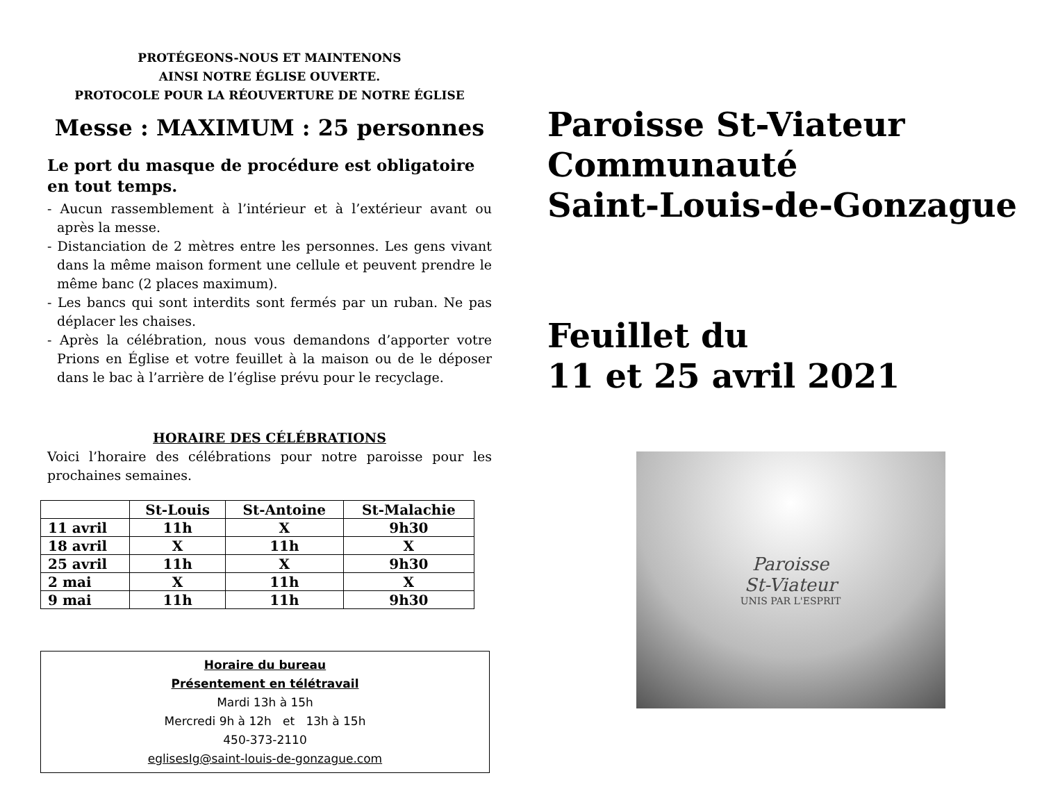PROTÉGEONS-NOUS ET MAINTENONS
AINSI NOTRE ÉGLISE OUVERTE.
PROTOCOLE POUR LA RÉOUVERTURE DE NOTRE ÉGLISE
Messe : MAXIMUM : 25 personnes
Le port du masque de procédure est obligatoire en tout temps.
- Aucun rassemblement à l’intérieur et à l’extérieur avant ou après la messe.
- Distanciation de 2 mètres entre les personnes. Les gens vivant dans la même maison forment une cellule et peuvent prendre le même banc (2 places maximum).
- Les bancs qui sont interdits sont fermés par un ruban. Ne pas déplacer les chaises.
- Après la célébration, nous vous demandons d’apporter votre Prions en Église et votre feuillet à la maison ou de le déposer dans le bac à l’arrière de l’église prévu pour le recyclage.
HORAIRE DES CÉLÉBRATIONS
Voici l’horaire des célébrations pour notre paroisse pour les prochaines semaines.
| | St-Louis | St-Antoine | St-Malachie |
| --- | --- | --- | --- |
| 11 avril | 11h | X | 9h30 |
| 18 avril | X | 11h | X |
| 25 avril | 11h | X | 9h30 |
| 2 mai | X | 11h | X |
| 9 mai | 11h | 11h | 9h30 |
Horaire du bureau
Présentement en télétravail
Mardi 13h à 15h
Mercredi 9h à 12h et 13h à 15h
450-373-2110
eglisesIg@saint-louis-de-gonzague.com
Paroisse St-Viateur
Communauté
Saint-Louis-de-Gonzague
Feuillet du
11 et 25 avril 2021
Paroisse
St-Viateur
UNIS PAR L'ESPRIT